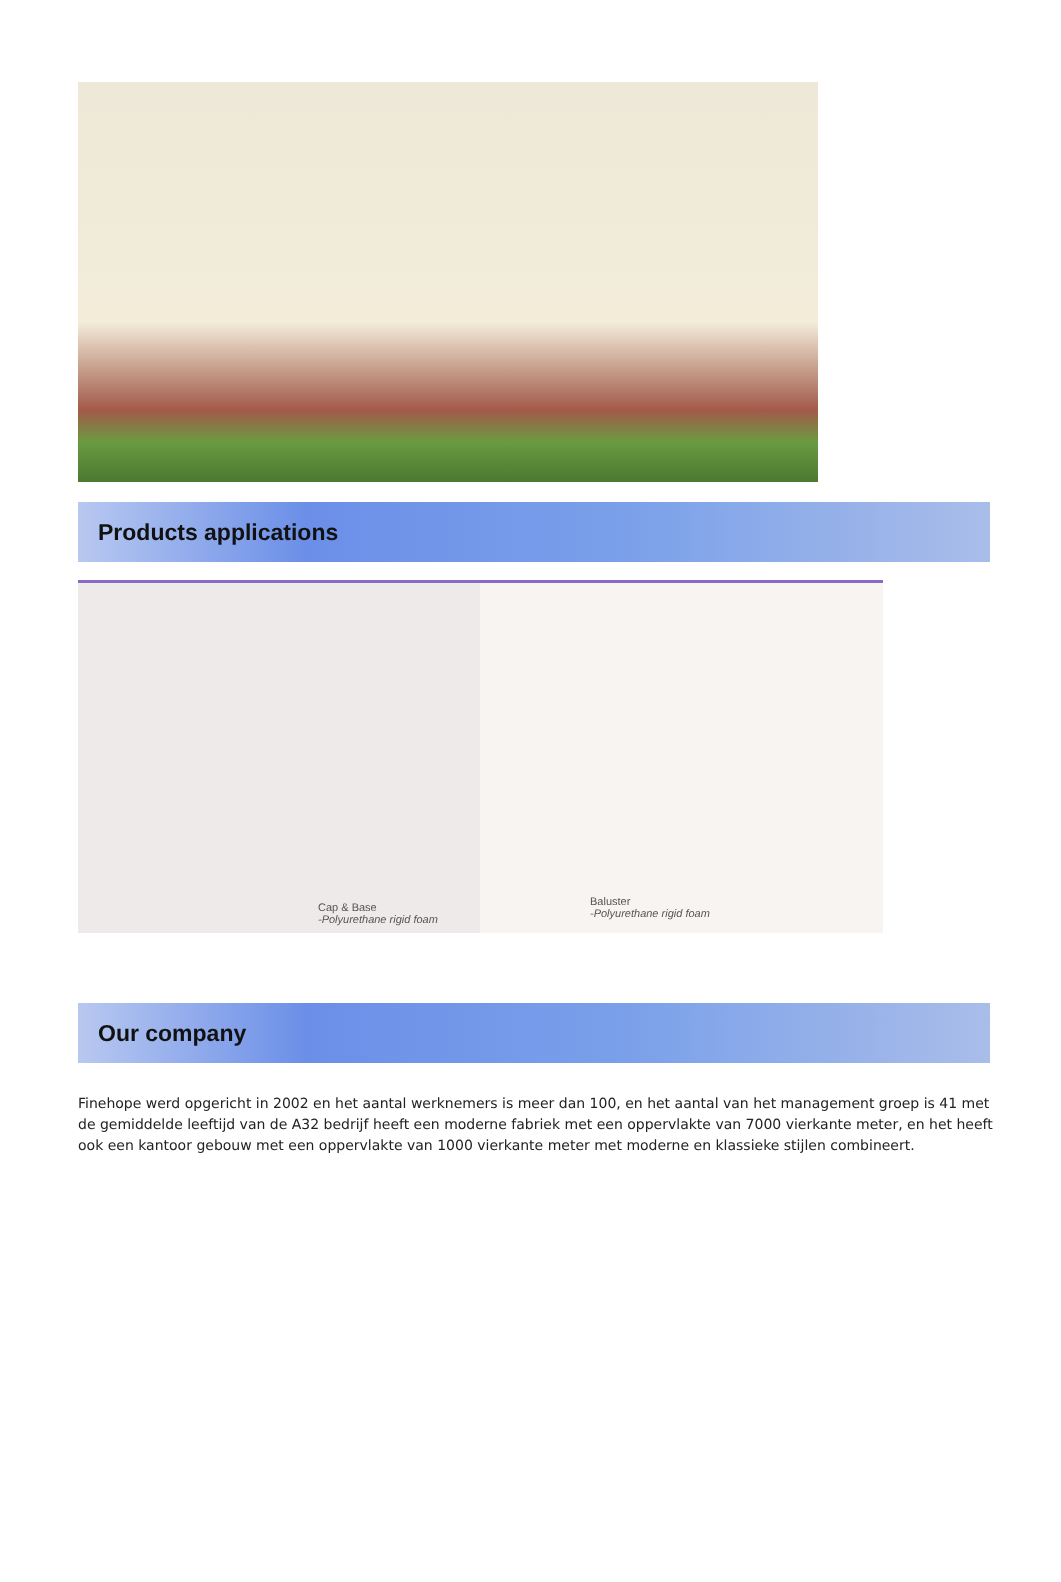Products applications
Cap & Base
-Polyurethane rigid foam
Baluster
-Polyurethane rigid foam
Our company
Finehope werd opgericht in 2002 en het aantal werknemers is meer dan 100, en het aantal van het management groep is 41 met de gemiddelde leeftijd van de A32 bedrijf heeft een moderne fabriek met een oppervlakte van 7000 vierkante meter, en het heeft ook een kantoor gebouw met een oppervlakte van 1000 vierkante meter met moderne en klassieke stijlen combineert.